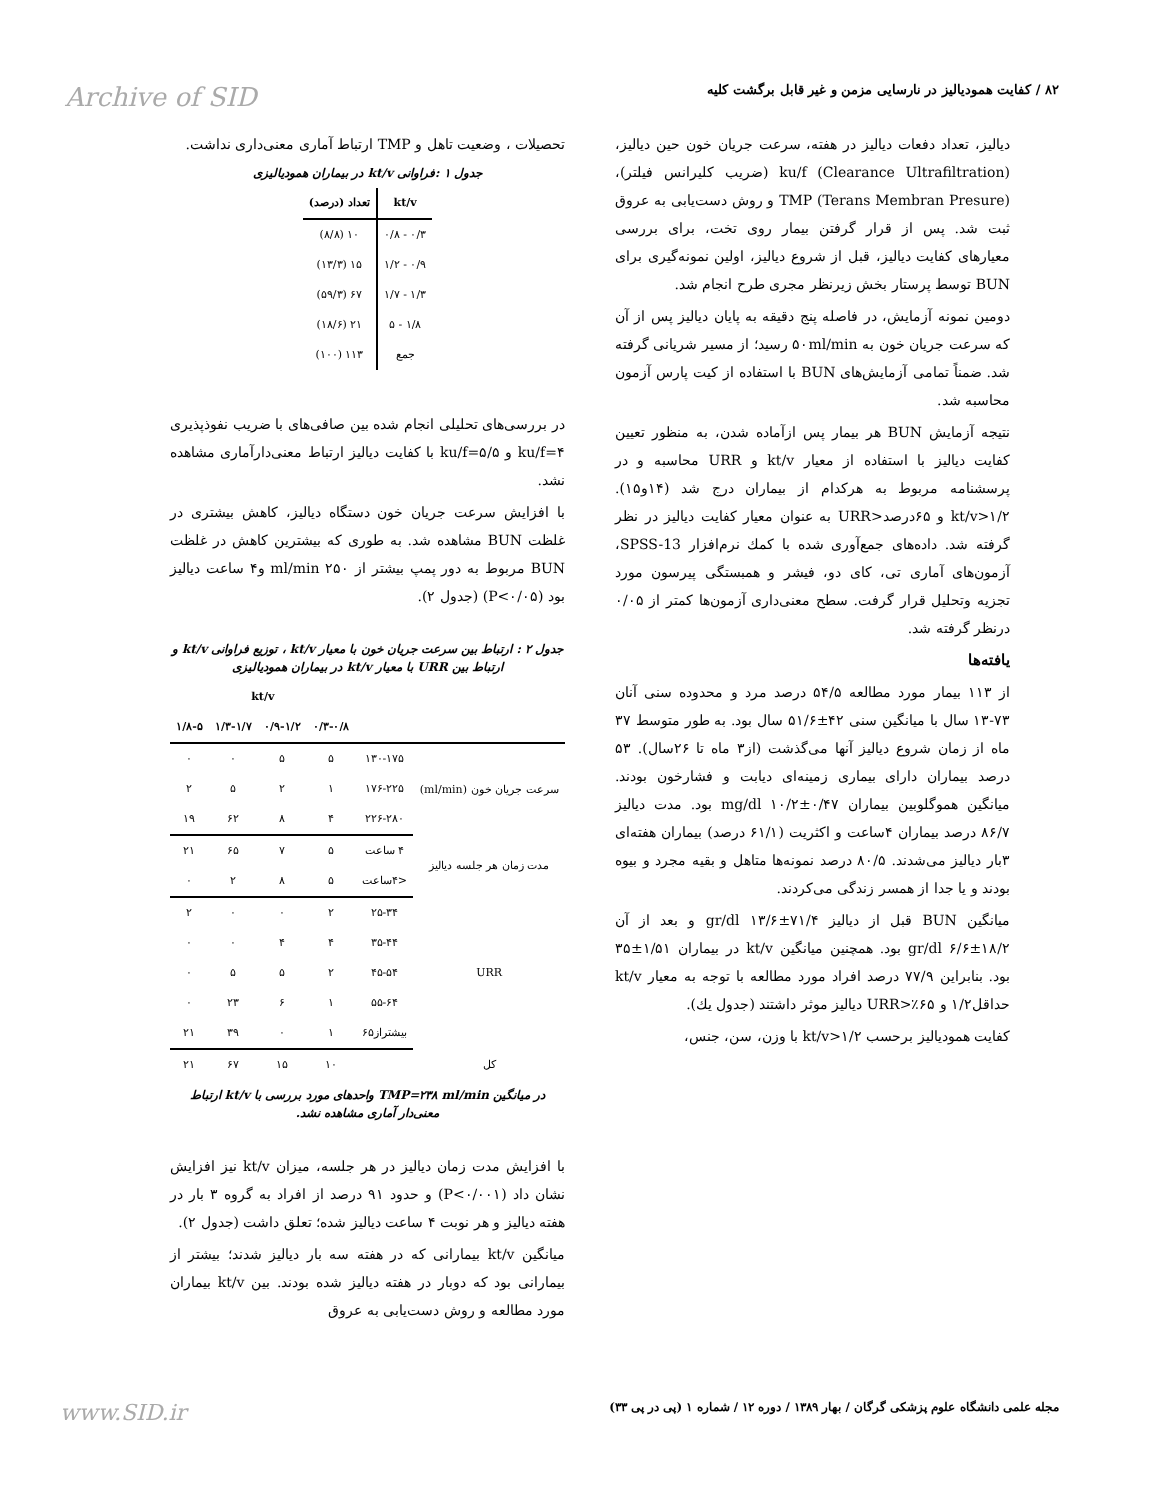۸۲ / كفايت همودياليز در نارسايی مزمن و غير قابل برگشت كليه
Archive of SID
دياليز، تعداد دفعات دياليز در هفته، سرعت جريان خون حين دياليز، ku/f (Clearance Ultrafiltration) (ضريب كليرانس فيلتر)، TMP (Terans Membran Presure) و روش دست‌يابی به عروق ثبت شد. پس از قرار گرفتن بيمار روی تخت، برای بررسی معيارهای كفايت دياليز، قبل از شروع دياليز، اولين نمونه‌گيری برای BUN توسط پرستار بخش زيرنظر مجری طرح انجام شد.
دومين نمونه آزمايش، در فاصله پنج دقيقه به پايان دياليز پس از آن كه سرعت جريان خون به ۵۰ml/min رسيد؛ از مسير شريانی گرفته شد. ضمناً تمامی آزمايش‌های BUN با استفاده از كيت پارس آزمون محاسبه شد.
نتيجه آزمايش BUN هر بيمار پس ازآماده شدن، به منظور تعيين كفايت دياليز با استفاده از معيار kt/v و URR محاسبه و در پرسشنامه مربوط به هركدام از بيماران درج شد (۱۴و۱۵). kt/v>۱/۲ و ۶۵درصد<URR به عنوان معيار كفايت دياليز در نظر گرفته شد. داده‌های جمع‌آوری شده با كمك نرم‌افزار SPSS-13، آزمون‌های آماری تی، كای دو، فيشر و همبستگی پيرسون مورد تجزيه وتحليل قرار گرفت. سطح معنی‌داری آزمون‌ها كمتر از ۰/۰۵ درنظر گرفته شد.
يافته‌ها
از ۱۱۳ بيمار مورد مطالعه ۵۴/۵ درصد مرد و محدوده سنی آنان ۷۳-۱۳ سال با ميانگين سنی ۴۲±۵۱/۶ سال بود. به طور متوسط ۳۷ ماه از زمان شروع دياليز آنها می‌گذشت (از۳ ماه تا ۲۶سال). ۵۳ درصد بيماران دارای بيماری زمينه‌ای ديابت و فشارخون بودند. ميانگين هموگلوبين بيماران mg/dl ۱۰/۲±۰/۴۷ بود. مدت دياليز ۸۶/۷ درصد بيماران ۴ساعت و اكثريت (۶۱/۱ درصد) بيماران هفته‌ای ۳بار دياليز می‌شدند. ۸۰/۵ درصد نمونه‌ها متاهل و بقيه مجرد و بيوه بودند و يا جدا از همسر زندگی می‌كردند.
ميانگين BUN قبل از دياليز ۷۱/۴±۱۳/۶ gr/dl و بعد از آن ۱۸/۲±۶/۶ gr/dl بود. همچنين ميانگين kt/v در بيماران ۱/۵۱±۳۵ بود. بنابراين ۷۷/۹ درصد افراد مورد مطالعه با توجه به معيار kt/v حداقل۱/۲ و URR>٪۶۵ دياليز موثر داشتند (جدول يك).
كفايت همودياليز برحسب kt/v>۱/۲ با وزن، سن، جنس،
تحصيلات ، وضعيت تاهل و TMP ارتباط آماری معنی‌داری نداشت.
جدول ۱ :فراوانی kt/v در بيماران همودياليزی
| kt/v | تعداد (درصد) |
| --- | --- |
| ۰/۳ - ۰/۸ | ۱۰ (۸/۸) |
| ۰/۹ - ۱/۲ | ۱۵ (۱۳/۳) |
| ۱/۳ - ۱/۷ | ۶۷ (۵۹/۳) |
| ۱/۸ - ۵ | ۲۱ (۱۸/۶) |
| جمع | ۱۱۳ (۱۰۰) |
در بررسی‌های تحليلی انجام شده بين صافی‌های با ضريب نفوذپذيری ku/f=۴ و ku/f=۵/۵ با كفايت دياليز ارتباط معنی‌دارآماری مشاهده نشد.
با افزايش سرعت جريان خون دستگاه دياليز، كاهش بيشتری در غلظت BUN مشاهده شد. به طوری كه بيشترين كاهش در غلظت BUN مربوط به دور پمپ بيشتر از ۲۵۰ ml/min و۴ ساعت دياليز بود (P<۰/۰۵) (جدول ۲).
جدول ۲ : ارتباط بين سرعت جريان خون با معيار kt/v ، توزيع فراوانی kt/v و ارتباط بين URR با معيار kt/v در بيماران همودياليزی
| | | kt/v | | | |
| --- | --- | --- | --- | --- | --- |
| | | ۰/۳-۰/۸ | ۰/۹-۱/۲ | ۱/۳-۱/۷ | ۱/۸-۵ |
| سرعت جريان خون (ml/min) | ۱۳۰-۱۷۵ | ۵ | ۵ | ۰ | ۰ |
| | ۱۷۶-۲۲۵ | ۱ | ۲ | ۵ | ۲ |
| | ۲۲۶-۲۸۰ | ۴ | ۸ | ۶۲ | ۱۹ |
| مدت زمان هر جلسه دياليز | ۴ ساعت | ۵ | ۷ | ۶۵ | ۲۱ |
| | <۴ساعت | ۵ | ۸ | ۲ | ۰ |
| URR | ۲۵-۳۴ | ۲ | ۰ | ۰ | ۲ |
| | ۳۵-۴۴ | ۴ | ۴ | ۰ | ۰ |
| | ۴۵-۵۴ | ۲ | ۵ | ۵ | ۰ |
| | ۵۵-۶۴ | ۱ | ۶ | ۲۳ | ۰ |
| | بيشتراز۶۵ | ۱ | ۰ | ۳۹ | ۲۱ |
| كل | | ۱۰ | ۱۵ | ۶۷ | ۲۱ |
در ميانگين TMP=۲۳۸ ml/min واحدهای مورد بررسی با kt/v ارتباط معنی‌دار آماری مشاهده نشد.
با افزايش مدت زمان دياليز در هر جلسه، ميزان kt/v نيز افزايش نشان داد (P<۰/۰۰۱) و حدود ۹۱ درصد از افراد به گروه ۳ بار در هفته دياليز و هر نوبت ۴ ساعت دياليز شده؛ تعلق داشت (جدول ۲).
ميانگين kt/v بيمارانی كه در هفته سه بار دياليز شدند؛ بيشتر از بيمارانی بود كه دوبار در هفته دياليز شده بودند. بين kt/v بيماران مورد مطالعه و روش دست‌يابی به عروق
مجله علمی دانشگاه علوم پزشكی گرگان / بهار ۱۳۸۹ / دوره ۱۲ / شماره ۱ (پی در پی ۳۳)
www.SID.ir